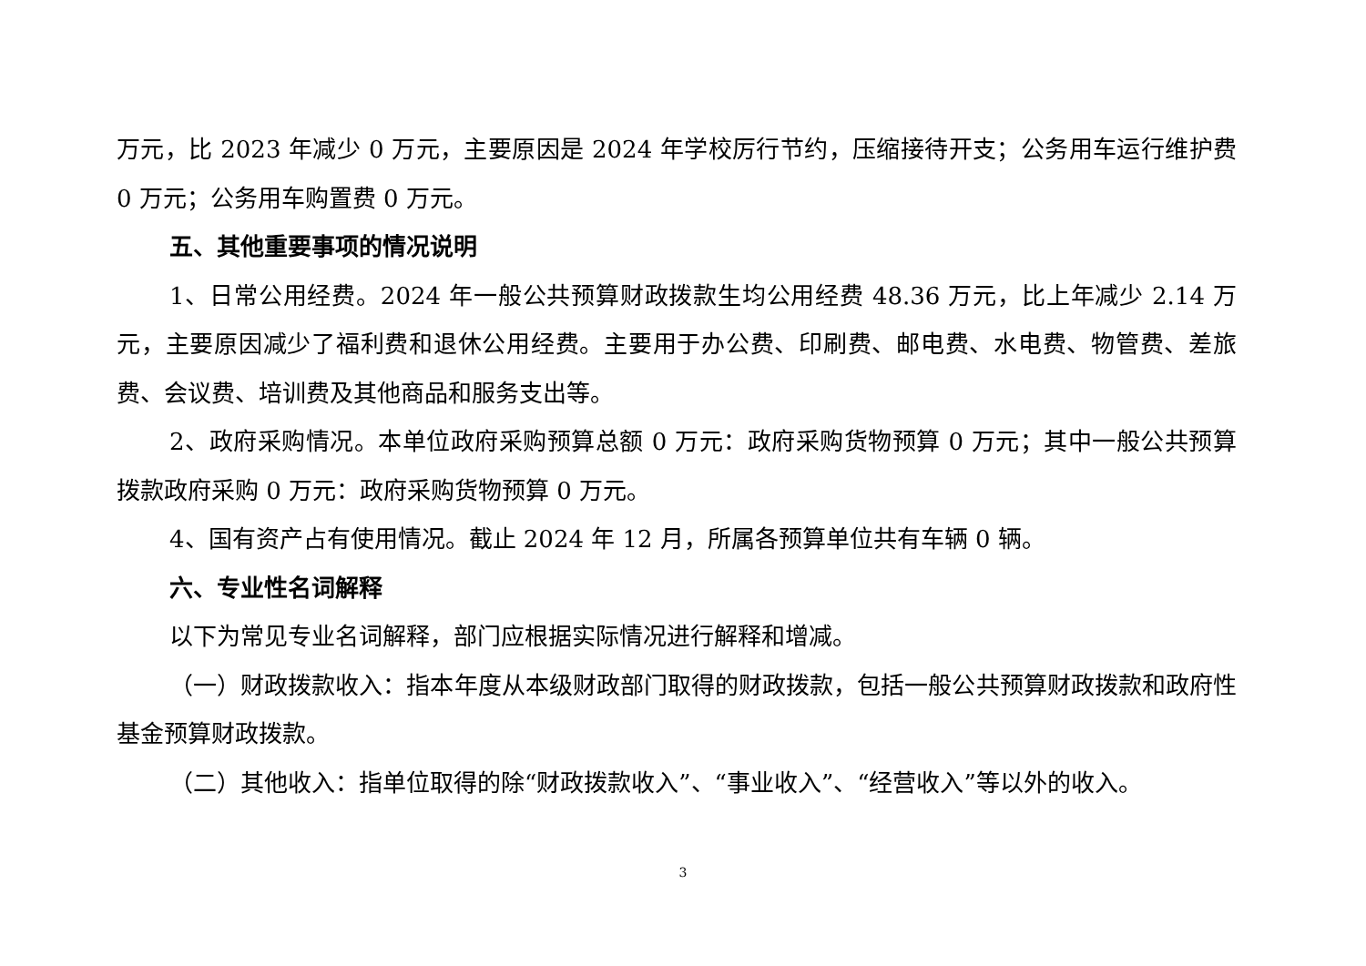万元，比 2023 年减少 0 万元，主要原因是 2024 年学校厉行节约，压缩接待开支；公务用车运行维护费 0 万元；公务用车购置费 0 万元。
五、其他重要事项的情况说明
1、日常公用经费。2024 年一般公共预算财政拨款生均公用经费 48.36 万元，比上年减少 2.14 万元，主要原因减少了福利费和退休公用经费。主要用于办公费、印刷费、邮电费、水电费、物管费、差旅费、会议费、培训费及其他商品和服务支出等。
2、政府采购情况。本单位政府采购预算总额 0 万元：政府采购货物预算 0 万元；其中一般公共预算拨款政府采购 0 万元：政府采购货物预算 0 万元。
4、国有资产占有使用情况。截止 2024 年 12 月，所属各预算单位共有车辆 0 辆。
六、专业性名词解释
以下为常见专业名词解释，部门应根据实际情况进行解释和增减。
（一）财政拨款收入：指本年度从本级财政部门取得的财政拨款，包括一般公共预算财政拨款和政府性基金预算财政拨款。
（二）其他收入：指单位取得的除“财政拨款收入”、“事业收入”、“经营收入”等以外的收入。
3